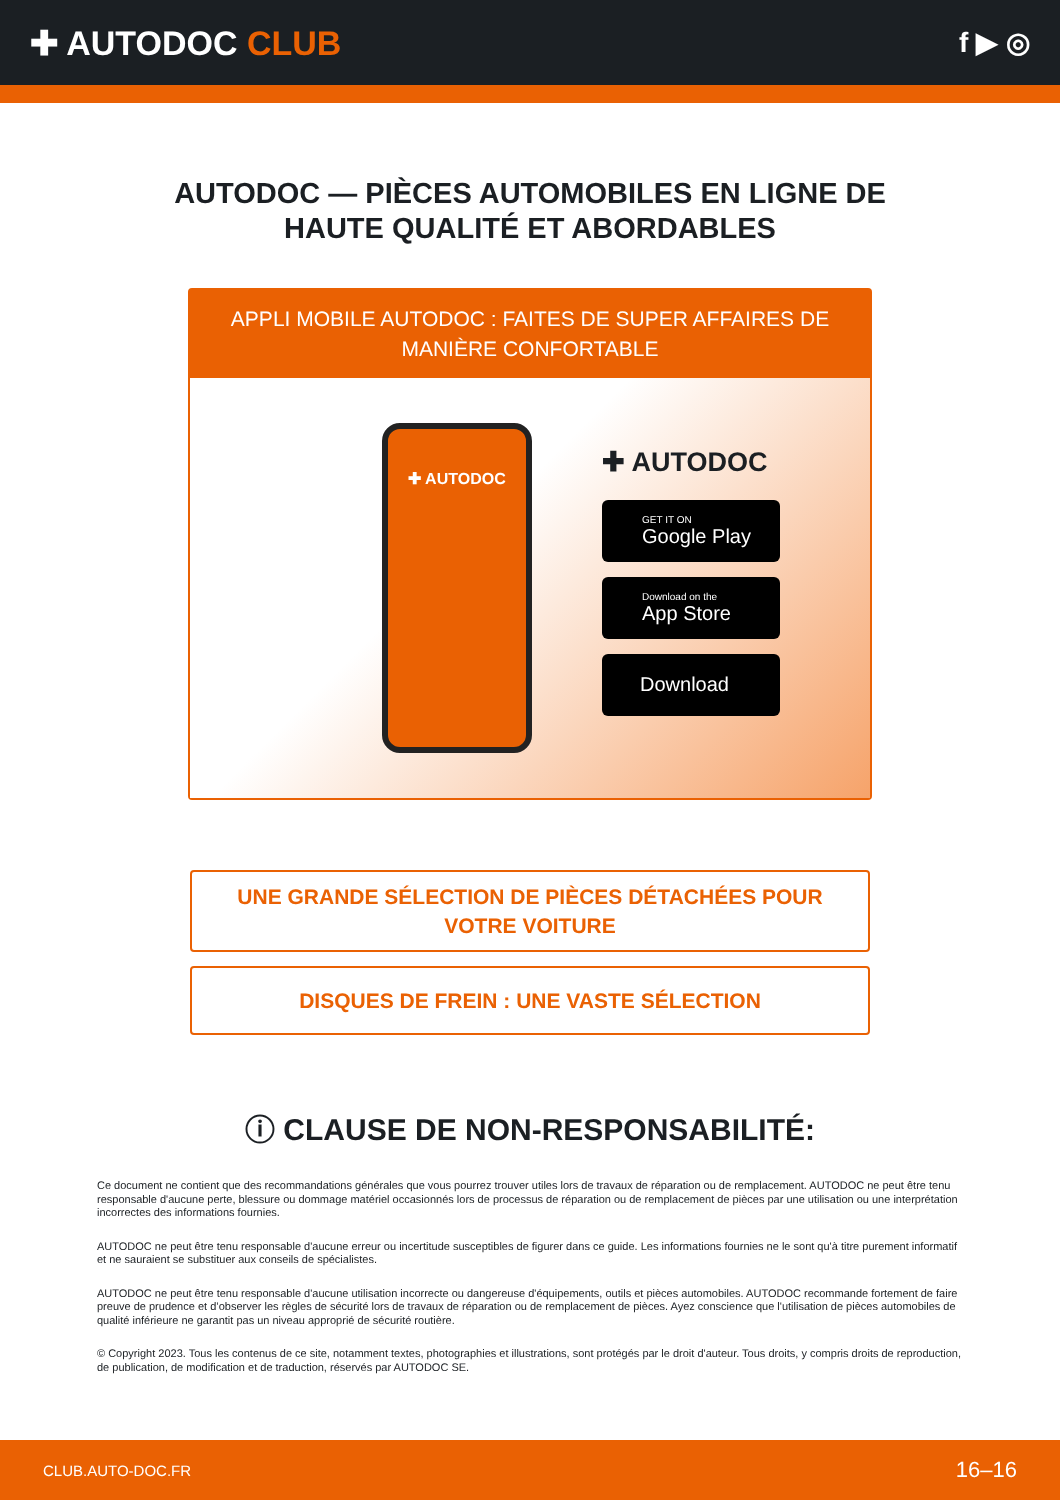✚ AUTODOC CLUB
f ▶ ◎
AUTODOC — PIÈCES AUTOMOBILES EN LIGNE DE
HAUTE QUALITÉ ET ABORDABLES
APPLI MOBILE AUTODOC : FAITES DE SUPER AFFAIRES DE MANIÈRE CONFORTABLE
✚ AUTODOC
✚ AUTODOC
GET IT ON
Google Play
Download on the
App Store
Download
UNE GRANDE SÉLECTION DE PIÈCES DÉTACHÉES POUR VOTRE VOITURE
DISQUES DE FREIN : UNE VASTE SÉLECTION
ⓘ CLAUSE DE NON-RESPONSABILITÉ:
Ce document ne contient que des recommandations générales que vous pourrez trouver utiles lors de travaux de réparation ou de remplacement. AUTODOC ne peut être tenu responsable d'aucune perte, blessure ou dommage matériel occasionnés lors de processus de réparation ou de remplacement de pièces par une utilisation ou une interprétation incorrectes des informations fournies.
AUTODOC ne peut être tenu responsable d'aucune erreur ou incertitude susceptibles de figurer dans ce guide. Les informations fournies ne le sont qu'à titre purement informatif et ne sauraient se substituer aux conseils de spécialistes.
AUTODOC ne peut être tenu responsable d'aucune utilisation incorrecte ou dangereuse d'équipements, outils et pièces automobiles. AUTODOC recommande fortement de faire preuve de prudence et d’observer les règles de sécurité lors de travaux de réparation ou de remplacement de pièces. Ayez conscience que l'utilisation de pièces automobiles de qualité inférieure ne garantit pas un niveau approprié de sécurité routière.
© Copyright 2023. Tous les contenus de ce site, notamment textes, photographies et illustrations, sont protégés par le droit d'auteur. Tous droits, y compris droits de reproduction, de publication, de modification et de traduction, réservés par AUTODOC SE.
CLUB.AUTO-DOC.FR 16–16